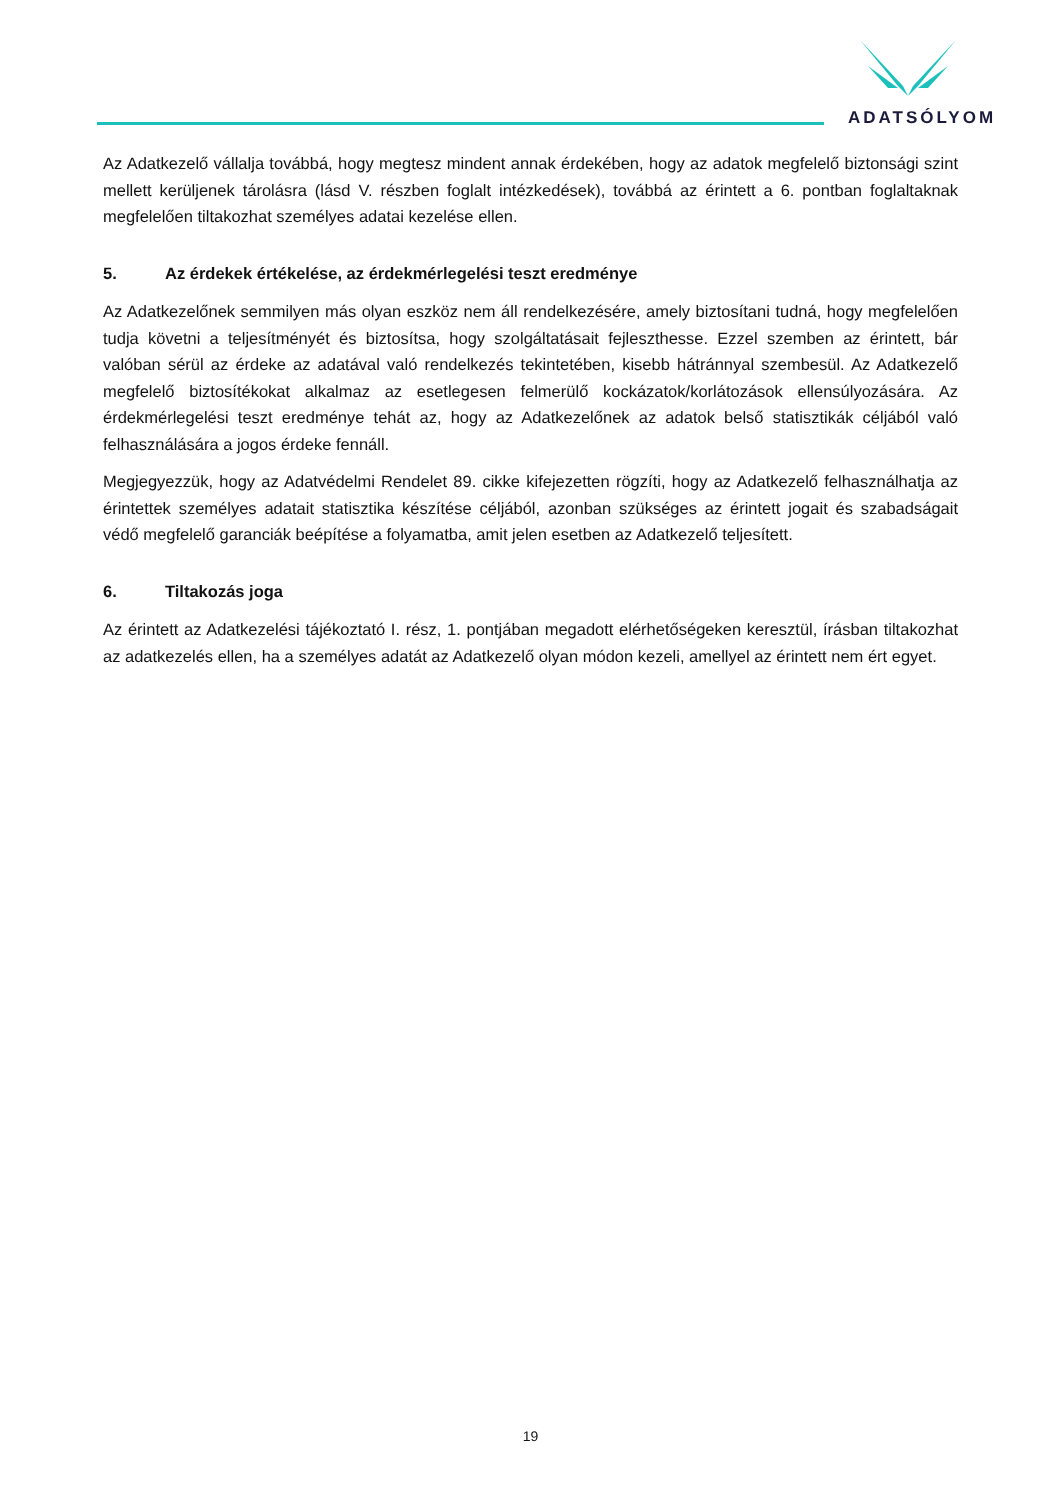ADATSÓLYOM
Az Adatkezelő vállalja továbbá, hogy megtesz mindent annak érdekében, hogy az adatok megfelelő biztonsági szint mellett kerüljenek tárolásra (lásd V. részben foglalt intézkedések), továbbá az érintett a 6. pontban foglaltaknak megfelelően tiltakozhat személyes adatai kezelése ellen.
5. Az érdekek értékelése, az érdekmérlegelési teszt eredménye
Az Adatkezelőnek semmilyen más olyan eszköz nem áll rendelkezésére, amely biztosítani tudná, hogy megfelelően tudja követni a teljesítményét és biztosítsa, hogy szolgáltatásait fejleszthesse. Ezzel szemben az érintett, bár valóban sérül az érdeke az adatával való rendelkezés tekintetében, kisebb hátránnyal szembesül. Az Adatkezelő megfelelő biztosítékokat alkalmaz az esetlegesen felmerülő kockázatok/korlátozások ellensúlyozására. Az érdekmérlegelési teszt eredménye tehát az, hogy az Adatkezelőnek az adatok belső statisztikák céljából való felhasználására a jogos érdeke fennáll.
Megjegyezzük, hogy az Adatvédelmi Rendelet 89. cikke kifejezetten rögzíti, hogy az Adatkezelő felhasználhatja az érintettek személyes adatait statisztika készítése céljából, azonban szükséges az érintett jogait és szabadságait védő megfelelő garanciák beépítése a folyamatba, amit jelen esetben az Adatkezelő teljesített.
6. Tiltakozás joga
Az érintett az Adatkezelési tájékoztató I. rész, 1. pontjában megadott elérhetőségeken keresztül, írásban tiltakozhat az adatkezelés ellen, ha a személyes adatát az Adatkezelő olyan módon kezeli, amellyel az érintett nem ért egyet.
19